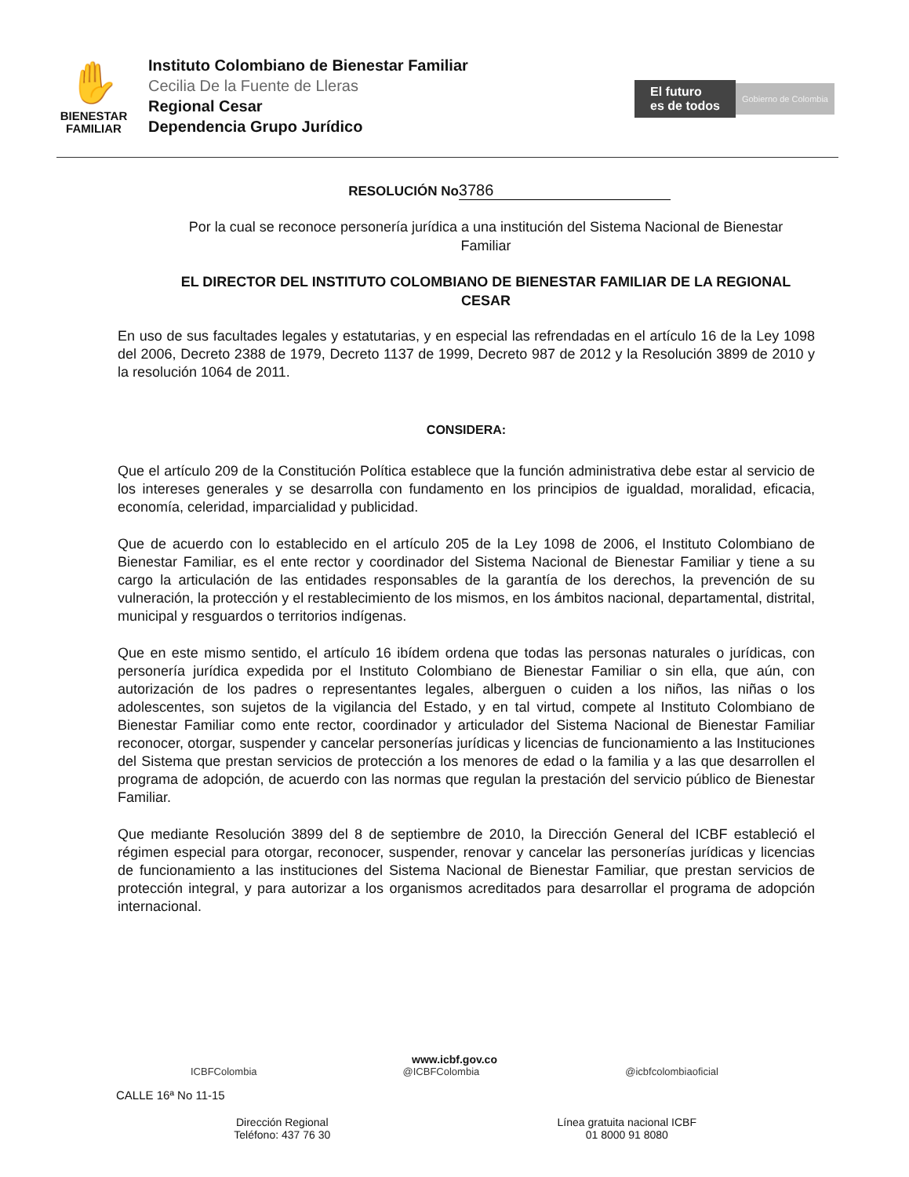✋
BIENESTAR
FAMILIAR
Instituto Colombiano de Bienestar Familiar
Cecilia De la Fuente de Lleras
Regional Cesar
Dependencia Grupo Jurídico
El futuro
es de todos
Gobierno de Colombia
RESOLUCIÓN No 3786
Por la cual se reconoce personería jurídica a una institución del Sistema Nacional de Bienestar Familiar
EL DIRECTOR DEL INSTITUTO COLOMBIANO DE BIENESTAR FAMILIAR DE LA REGIONAL CESAR
En uso de sus facultades legales y estatutarias, y en especial las refrendadas en el artículo 16 de la Ley 1098 del 2006, Decreto 2388 de 1979, Decreto 1137 de 1999, Decreto 987 de 2012 y la Resolución 3899 de 2010 y la resolución 1064 de 2011.
CONSIDERA:
Que el artículo 209 de la Constitución Política establece que la función administrativa debe estar al servicio de los intereses generales y se desarrolla con fundamento en los principios de igualdad, moralidad, eficacia, economía, celeridad, imparcialidad y publicidad.
Que de acuerdo con lo establecido en el artículo 205 de la Ley 1098 de 2006, el Instituto Colombiano de Bienestar Familiar, es el ente rector y coordinador del Sistema Nacional de Bienestar Familiar y tiene a su cargo la articulación de las entidades responsables de la garantía de los derechos, la prevención de su vulneración, la protección y el restablecimiento de los mismos, en los ámbitos nacional, departamental, distrital, municipal y resguardos o territorios indígenas.
Que en este mismo sentido, el artículo 16 ibídem ordena que todas las personas naturales o jurídicas, con personería jurídica expedida por el Instituto Colombiano de Bienestar Familiar o sin ella, que aún, con autorización de los padres o representantes legales, alberguen o cuiden a los niños, las niñas o los adolescentes, son sujetos de la vigilancia del Estado, y en tal virtud, compete al Instituto Colombiano de Bienestar Familiar como ente rector, coordinador y articulador del Sistema Nacional de Bienestar Familiar reconocer, otorgar, suspender y cancelar personerías jurídicas y licencias de funcionamiento a las Instituciones del Sistema que prestan servicios de protección a los menores de edad o la familia y a las que desarrollen el programa de adopción, de acuerdo con las normas que regulan la prestación del servicio público de Bienestar Familiar.
Que mediante Resolución 3899 del 8 de septiembre de 2010, la Dirección General del ICBF estableció el régimen especial para otorgar, reconocer, suspender, renovar y cancelar las personerías jurídicas y licencias de funcionamiento a las instituciones del Sistema Nacional de Bienestar Familiar, que prestan servicios de protección integral, y para autorizar a los organismos acreditados para desarrollar el programa de adopción internacional.
www.icbf.gov.co
ICBFColombia @ICBFColombia @icbfcolombiaoficial
CALLE 16ª No 11-15
Dirección Regional
Teléfono: 437 76 30
Línea gratuita nacional ICBF
01 8000 91 8080